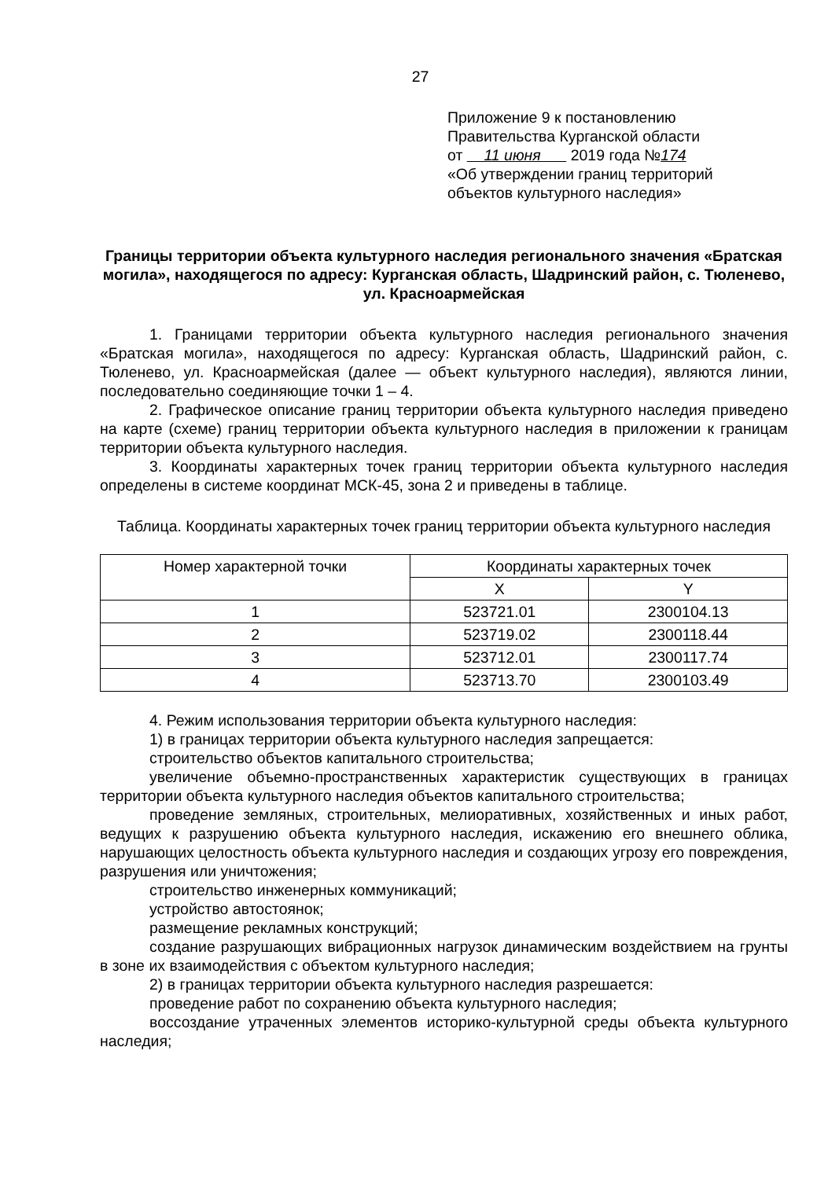27
Приложение 9 к постановлению
Правительства Курганской области
от 11 июня 2019 года №174
«Об утверждении границ территорий
объектов культурного наследия»
Границы территории объекта культурного наследия регионального значения «Братская могила», находящегося по адресу: Курганская область, Шадринский район, с. Тюленево, ул. Красноармейская
1. Границами территории объекта культурного наследия регионального значения «Братская могила», находящегося по адресу: Курганская область, Шадринский район, с. Тюленево, ул. Красноармейская (далее — объект культурного наследия), являются линии, последовательно соединяющие точки 1 – 4.
2. Графическое описание границ территории объекта культурного наследия приведено на карте (схеме) границ территории объекта культурного наследия в приложении к границам территории объекта культурного наследия.
3. Координаты характерных точек границ территории объекта культурного наследия определены в системе координат МСК-45, зона 2 и приведены в таблице.
Таблица. Координаты характерных точек границ территории объекта культурного наследия
| Номер характерной точки | Координаты характерных точек | |
| --- | --- | --- |
| | X | Y |
| 1 | 523721.01 | 2300104.13 |
| 2 | 523719.02 | 2300118.44 |
| 3 | 523712.01 | 2300117.74 |
| 4 | 523713.70 | 2300103.49 |
4. Режим использования территории объекта культурного наследия:
1) в границах территории объекта культурного наследия запрещается:
строительство объектов капитального строительства;
увеличение объемно-пространственных характеристик существующих в границах территории объекта культурного наследия объектов капитального строительства;
проведение земляных, строительных, мелиоративных, хозяйственных и иных работ, ведущих к разрушению объекта культурного наследия, искажению его внешнего облика, нарушающих целостность объекта культурного наследия и создающих угрозу его повреждения, разрушения или уничтожения;
строительство инженерных коммуникаций;
устройство автостоянок;
размещение рекламных конструкций;
создание разрушающих вибрационных нагрузок динамическим воздействием на грунты в зоне их взаимодействия с объектом культурного наследия;
2) в границах территории объекта культурного наследия разрешается:
проведение работ по сохранению объекта культурного наследия;
воссоздание утраченных элементов историко-культурной среды объекта культурного наследия;